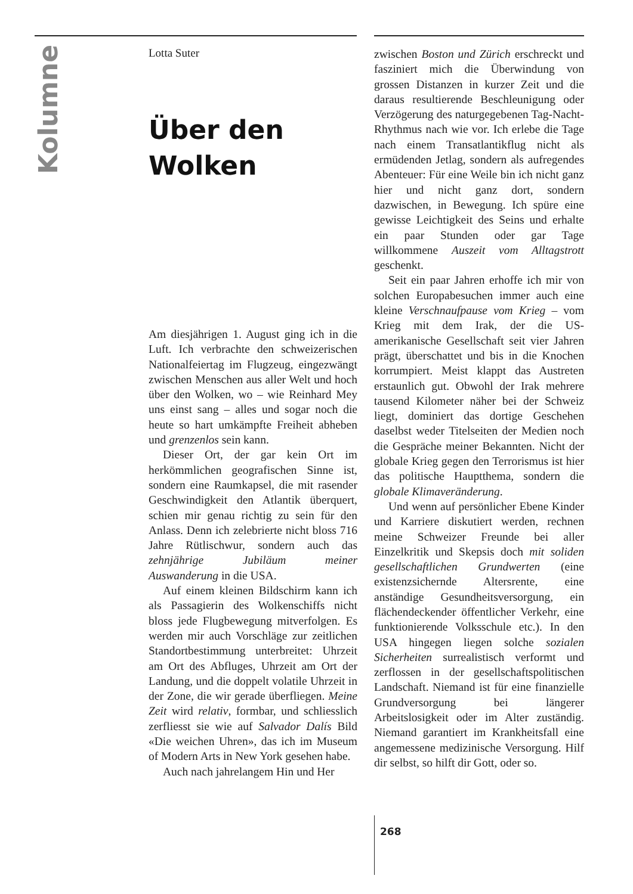Kolumne
Lotta Suter
Über den
Wolken
Am diesjährigen 1. August ging ich in die Luft. Ich verbrachte den schweizerischen Nationalfeiertag im Flugzeug, eingezwängt zwischen Menschen aus aller Welt und hoch über den Wolken, wo – wie Reinhard Mey uns einst sang – alles und sogar noch die heute so hart umkämpfte Freiheit abheben und grenzenlos sein kann.
Dieser Ort, der gar kein Ort im herkömmlichen geografischen Sinne ist, sondern eine Raumkapsel, die mit rasender Geschwindigkeit den Atlantik überquert, schien mir genau richtig zu sein für den Anlass. Denn ich zelebrierte nicht bloss 716 Jahre Rütlischwur, sondern auch das zehnjährige Jubiläum meiner Auswanderung in die USA.
Auf einem kleinen Bildschirm kann ich als Passagierin des Wolkenschiffs nicht bloss jede Flugbewegung mitverfolgen. Es werden mir auch Vorschläge zur zeitlichen Standortbestimmung unterbreitet: Uhrzeit am Ort des Abfluges, Uhrzeit am Ort der Landung, und die doppelt volatile Uhrzeit in der Zone, die wir gerade überfliegen. Meine Zeit wird relativ, formbar, und schliesslich zerfliesst sie wie auf Salvador Dalís Bild «Die weichen Uhren», das ich im Museum of Modern Arts in New York gesehen habe.
Auch nach jahrelangem Hin und Her
zwischen Boston und Zürich erschreckt und fasziniert mich die Überwindung von grossen Distanzen in kurzer Zeit und die daraus resultierende Beschleunigung oder Verzögerung des naturgegebenen Tag-Nacht-Rhythmus nach wie vor. Ich erlebe die Tage nach einem Transatlantikflug nicht als ermüdenden Jetlag, sondern als aufregendes Abenteuer: Für eine Weile bin ich nicht ganz hier und nicht ganz dort, sondern dazwischen, in Bewegung. Ich spüre eine gewisse Leichtigkeit des Seins und erhalte ein paar Stunden oder gar Tage willkommene Auszeit vom Alltagstrott geschenkt.
Seit ein paar Jahren erhoffe ich mir von solchen Europabesuchen immer auch eine kleine Verschnaufpause vom Krieg – vom Krieg mit dem Irak, der die US-amerikanische Gesellschaft seit vier Jahren prägt, überschattet und bis in die Knochen korrumpiert. Meist klappt das Austreten erstaunlich gut. Obwohl der Irak mehrere tausend Kilometer näher bei der Schweiz liegt, dominiert das dortige Geschehen daselbst weder Titelseiten der Medien noch die Gespräche meiner Bekannten. Nicht der globale Krieg gegen den Terrorismus ist hier das politische Hauptthema, sondern die globale Klimaveränderung.
Und wenn auf persönlicher Ebene Kinder und Karriere diskutiert werden, rechnen meine Schweizer Freunde bei aller Einzelkritik und Skepsis doch mit soliden gesellschaftlichen Grundwerten (eine existenzsichernde Altersrente, eine anständige Gesundheitsversorgung, ein flächendeckender öffentlicher Verkehr, eine funktionierende Volksschule etc.). In den USA hingegen liegen solche sozialen Sicherheiten surrealistisch verformt und zerflossen in der gesellschaftspolitischen Landschaft. Niemand ist für eine finanzielle Grundversorgung bei längerer Arbeitslosigkeit oder im Alter zuständig. Niemand garantiert im Krankheitsfall eine angemessene medizinische Versorgung. Hilf dir selbst, so hilft dir Gott, oder so.
268